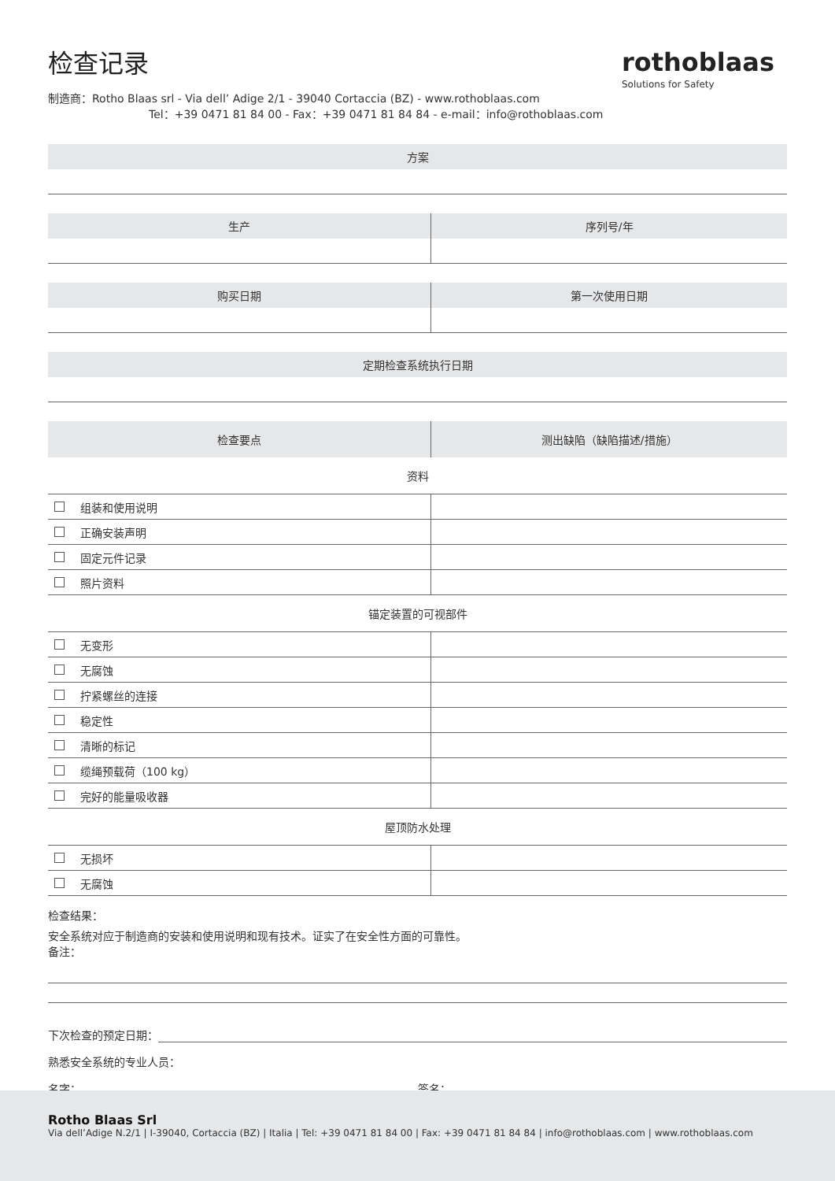检查记录
制造商：Rotho Blaas srl - Via dell’ Adige 2/1 - 39040 Cortaccia (BZ) - www.rothoblaas.com
Tel：+39 0471 81 84 00 - Fax：+39 0471 81 84 84 - e-mail：info@rothoblaas.com
rothoblaas
Solutions for Safety
| 方案 | |
| --- | --- |
| 生产 | 序列号/年 |
| 购买日期 | 第一次使用日期 |
| 定期检查系统执行日期 | |
| 检查要点 | 测出缺陷（缺陷描述/措施） |
| 资料 | |
| 组装和使用说明 | |
| 正确安装声明 | |
| 固定元件记录 | |
| 照片资料 | |
| 锚定装置的可视部件 | |
| 无变形 | |
| 无腐蚀 | |
| 拧紧螺丝的连接 | |
| 稳定性 | |
| 清晰的标记 | |
| 缆绳预载荷（100 kg） | |
| 完好的能量吸收器 | |
| 屋顶防水处理 | |
| 无损坏 | |
| 无腐蚀 | |
检查结果：
安全系统对应于制造商的安装和使用说明和现有技术。证实了在安全性方面的可靠性。
备注：
下次检查的预定日期：
熟悉安全系统的专业人员：
名字： 签名：
Rotho Blaas Srl
Via dell’Adige N.2/1 | I-39040, Cortaccia (BZ) | Italia | Tel: +39 0471 81 84 00 | Fax: +39 0471 81 84 84 | info@rothoblaas.com | www.rothoblaas.com